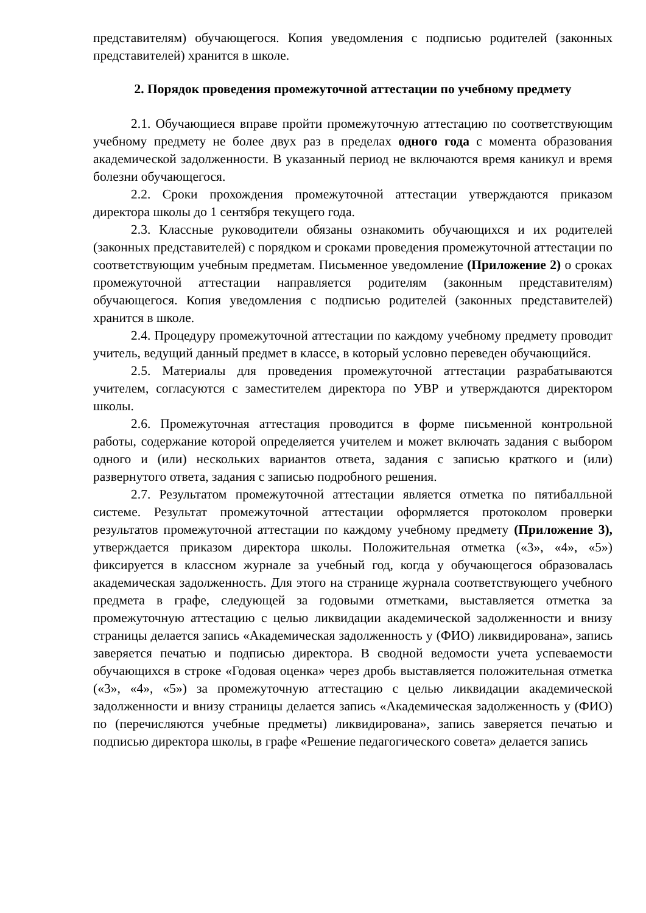представителям) обучающегося. Копия уведомления с подписью родителей (законных представителей) хранится в школе.
2. Порядок проведения промежуточной аттестации по учебному предмету
2.1. Обучающиеся вправе пройти промежуточную аттестацию по соответствующим учебному предмету не более двух раз в пределах одного года с момента образования академической задолженности. В указанный период не включаются время каникул и время болезни обучающегося.
2.2. Сроки прохождения промежуточной аттестации утверждаются приказом директора школы до 1 сентября текущего года.
2.3. Классные руководители обязаны ознакомить обучающихся и их родителей (законных представителей) с порядком и сроками проведения промежуточной аттестации по соответствующим учебным предметам. Письменное уведомление (Приложение 2) о сроках промежуточной аттестации направляется родителям (законным представителям) обучающегося. Копия уведомления с подписью родителей (законных представителей) хранится в школе.
2.4. Процедуру промежуточной аттестации по каждому учебному предмету проводит учитель, ведущий данный предмет в классе, в который условно переведен обучающийся.
2.5. Материалы для проведения промежуточной аттестации разрабатываются учителем, согласуются с заместителем директора по УВР и утверждаются директором школы.
2.6. Промежуточная аттестация проводится в форме письменной контрольной работы, содержание которой определяется учителем и может включать задания с выбором одного и (или) нескольких вариантов ответа, задания с записью краткого и (или) развернутого ответа, задания с записью подробного решения.
2.7. Результатом промежуточной аттестации является отметка по пятибалльной системе. Результат промежуточной аттестации оформляется протоколом проверки результатов промежуточной аттестации по каждому учебному предмету (Приложение 3), утверждается приказом директора школы. Положительная отметка («3», «4», «5») фиксируется в классном журнале за учебный год, когда у обучающегося образовалась академическая задолженность. Для этого на странице журнала соответствующего учебного предмета в графе, следующей за годовыми отметками, выставляется отметка за промежуточную аттестацию с целью ликвидации академической задолженности и внизу страницы делается запись «Академическая задолженность у (ФИО) ликвидирована», запись заверяется печатью и подписью директора. В сводной ведомости учета успеваемости обучающихся в строке «Годовая оценка» через дробь выставляется положительная отметка («3», «4», «5») за промежуточную аттестацию с целью ликвидации академической задолженности и внизу страницы делается запись «Академическая задолженность у (ФИО) по (перечисляются учебные предметы) ликвидирована», запись заверяется печатью и подписью директора школы, в графе «Решение педагогического совета» делается запись